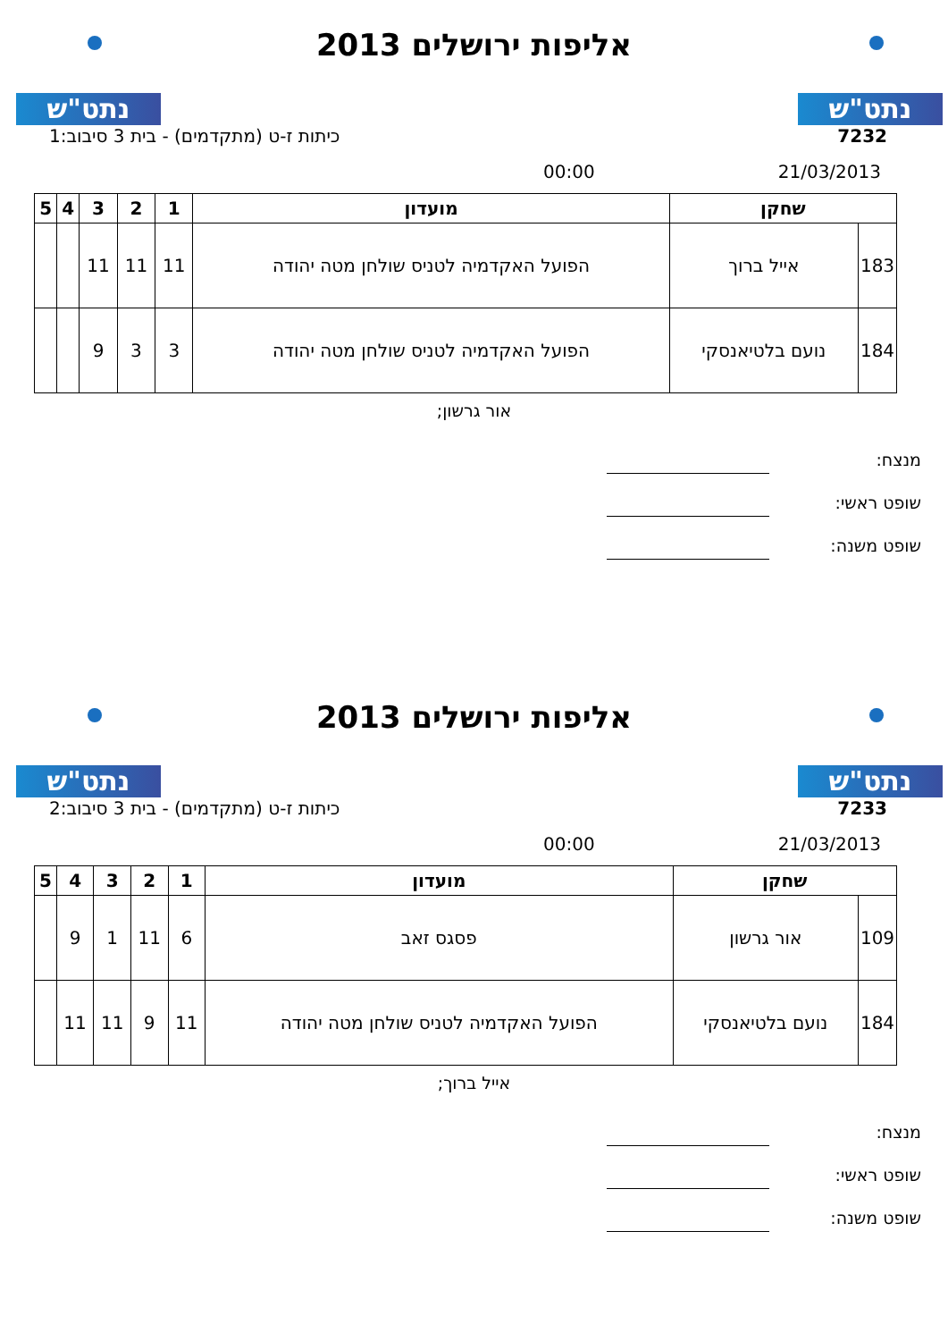נתט"ש נתט"ש
אליפות ירושלים 2013
7232 כיתות ז-ט (מתקדמים) - בית 3 סיבוב:1
21/03/2013 00:00
| שחקן | | מועדון | 1 | 2 | 3 | 4 | 5 |
| --- | --- | --- | --- | --- | --- | --- | --- |
| 183 | אייל ברוך | הפועל האקדמיה לטניס שולחן מטה יהודה | 11 | 11 | 11 | | |
| 184 | נועם בלטיאנסקי | הפועל האקדמיה לטניס שולחן מטה יהודה | 3 | 3 | 9 | | |
אור גרשון;
מנצח:
שופט ראשי:
שופט משנה:
נתט"ש נתט"ש
אליפות ירושלים 2013
7233 כיתות ז-ט (מתקדמים) - בית 3 סיבוב:2
21/03/2013 00:00
| שחקן | | מועדון | 1 | 2 | 3 | 4 | 5 |
| --- | --- | --- | --- | --- | --- | --- | --- |
| 109 | אור גרשון | פסגס זאב | 6 | 11 | 1 | 9 | |
| 184 | נועם בלטיאנסקי | הפועל האקדמיה לטניס שולחן מטה יהודה | 11 | 9 | 11 | 11 | |
אייל ברוך;
מנצח:
שופט ראשי:
שופט משנה: